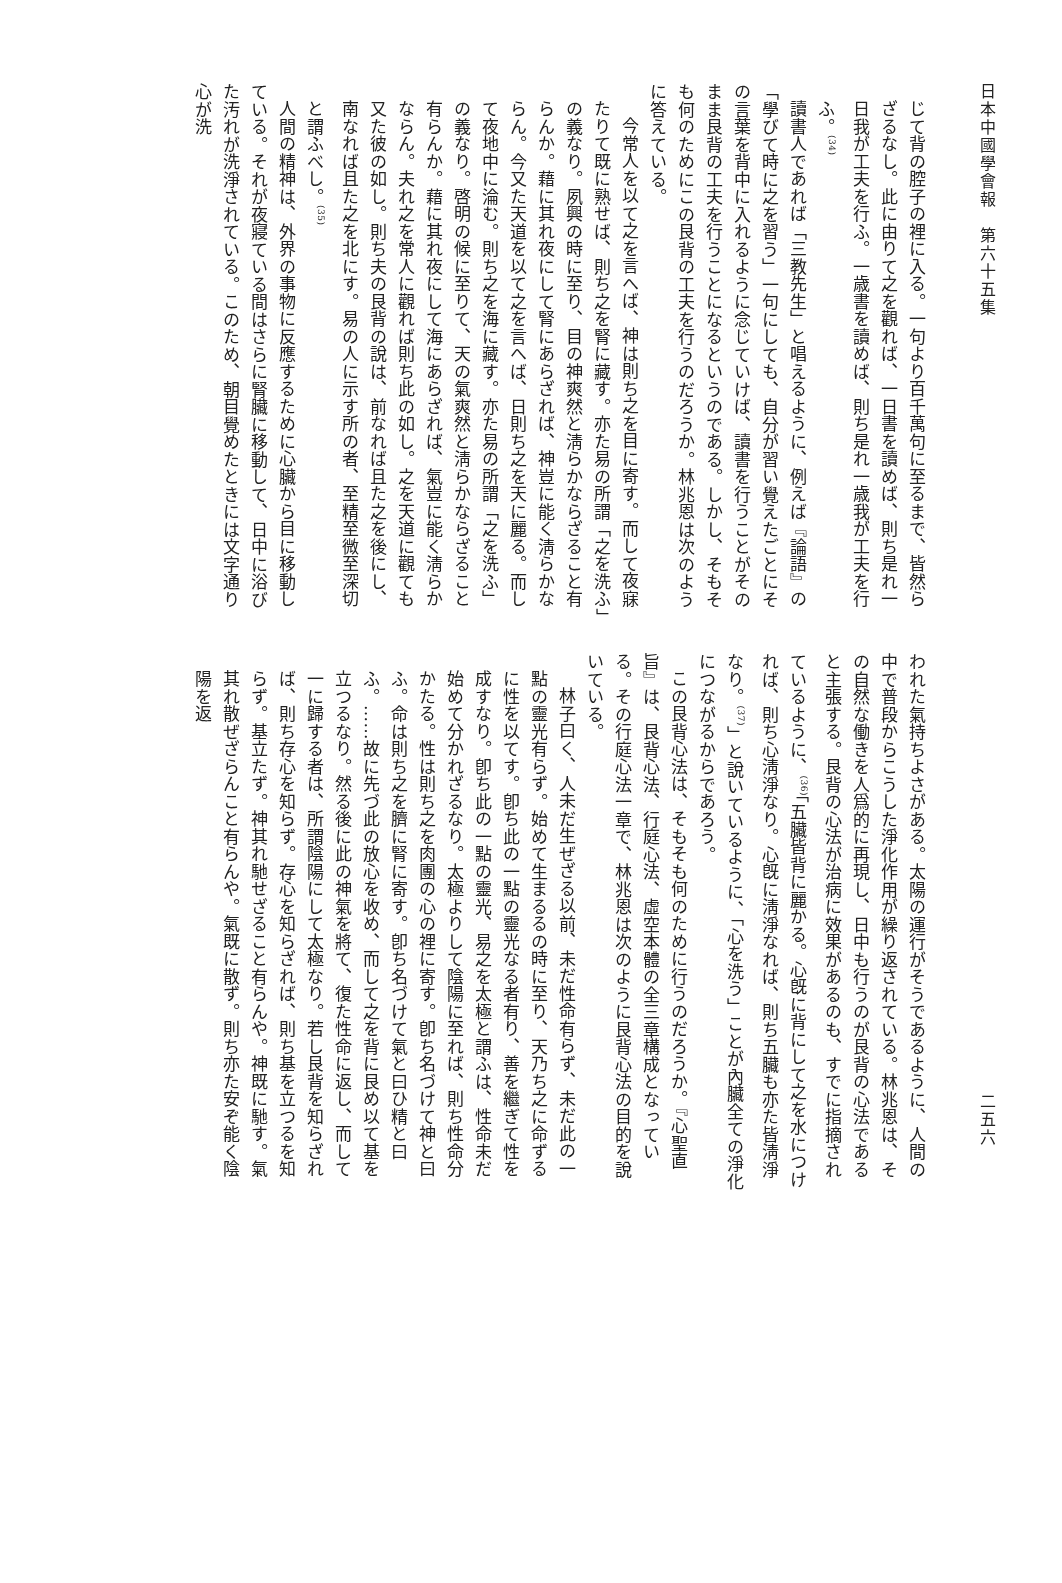日本中國學會報　第六十五集
じて背の腔子の裡に入る。一句より百千萬句に至るまで、皆然らざるなし。此に由りて之を觀れば、一日書を讀めば、則ち是れ一日我が工夫を行ふ。一歳書を讀めば、則ち是れ一歳我が工夫を行ふ。<sup>(34)</sup>
讀書人であれば「三教先生」と唱えるように、例えば『論語』の「學びて時に之を習う」一句にしても、自分が習い覺えたごとにその言葉を背中に入れるように念じていけば、讀書を行うことがそのまま艮背の工夫を行うことになるというのである。しかし、そもそも何のためにこの艮背の工夫を行うのだろうか。林兆恩は次のように答えている。
今常人を以て之を言へば、神は則ち之を目に寄す。而して夜寐たりて既に熟せば、則ち之を腎に藏す。亦た易の所謂「之を洗ふ」の義なり。夙興の時に至り、目の神爽然と淸らかならざること有らんか。藉に其れ夜にして腎にあらざれば、神豈に能く淸らかならん。今又た天道を以て之を言へば、日則ち之を天に麗る。而して夜地中に淪む。則ち之を海に藏す。亦た易の所謂「之を洗ふ」の義なり。啓明の候に至りて、天の氣爽然と淸らかならざること有らんか。藉に其れ夜にして海にあらざれば、氣豈に能く淸らかならん。夫れ之を常人に觀れば則ち此の如し。之を天道に觀ても又た彼の如し。則ち夫の艮背の說は、前なれば且た之を後にし、南なれば且た之を北にす。易の人に示す所の者、至精至微至深切と謂ふべし。<sup>(35)</sup>
人間の精神は、外界の事物に反應するために心臟から目に移動している。それが夜寢ている間はさらに腎臟に移動して、日中に浴びた汚れが洗淨されている。このため、朝目覺めたときには文字通り心が洗
二五六
われた氣持ちよさがある。太陽の運行がそうであるように、人間の中で普段からこうした淨化作用が繰り返されている。林兆恩は、その自然な働きを人爲的に再現し、日中も行うのが艮背の心法であると主張する。艮背の心法が治病に效果があるのも、すでに指摘されているように、<sup>(36)</sup>「五臟皆背に麗かる。心旣に背にして之を水につければ、則ち心淸淨なり。心旣に淸淨なれば、則ち五臟も亦た皆淸淨なり。<sup>(37)</sup>」と說いているように、「心を洗う」ことが內臟全ての淨化につながるからであろう。
この艮背心法は、そもそも何のために行うのだろうか。『心聖直旨』は、艮背心法、行庭心法、虛空本體の全三章構成となっている。その行庭心法一章で、林兆恩は次のように艮背心法の目的を說いている。
林子曰く、人未だ生ぜざる以前、未だ性命有らず、未だ此の一點の靈光有らず。始めて生まるるの時に至り、天乃ち之に命ずるに性を以てす。卽ち此の一點の靈光なる者有り、善を繼ぎて性を成すなり。卽ち此の一點の靈光、易之を太極と謂ふは、性命未だ始めて分かれざるなり。太極よりして陰陽に至れば、則ち性命分かたる。性は則ち之を肉團の心の裡に寄す。卽ち名づけて神と曰ふ。命は則ち之を臍に腎に寄す。卽ち名づけて氣と曰ひ精と曰ふ。……故に先づ此の放心を收め、而して之を背に艮め以て基を立つるなり。然る後に此の神氣を將て、復た性命に返し、而して一に歸する者は、所謂陰陽にして太極なり。若し艮背を知らざれば、則ち存心を知らず。存心を知らざれば、則ち基を立つるを知らず。基立たず。神其れ馳せざること有らんや。神既に馳す。氣其れ散ぜざらんこと有らんや。氣既に散ず。則ち亦た安ぞ能く陰陽を返